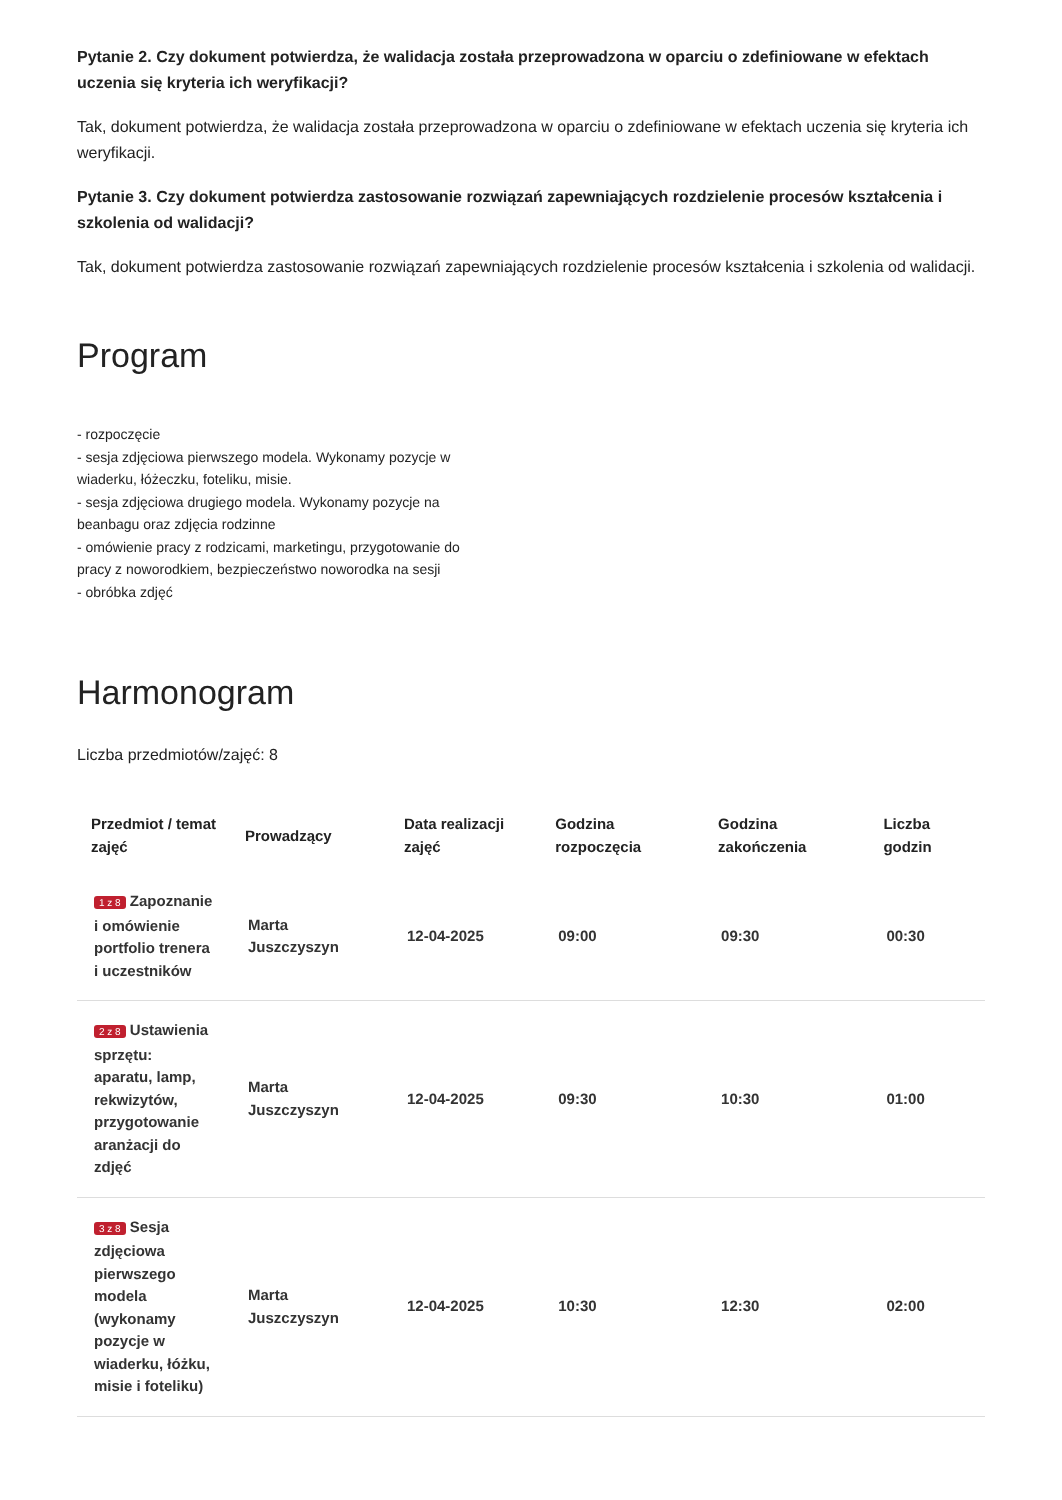Pytanie 2. Czy dokument potwierdza, że walidacja została przeprowadzona w oparciu o zdefiniowane w efektach uczenia się kryteria ich weryfikacji?
Tak, dokument potwierdza, że walidacja została przeprowadzona w oparciu o zdefiniowane w efektach uczenia się kryteria ich weryfikacji.
Pytanie 3. Czy dokument potwierdza zastosowanie rozwiązań zapewniających rozdzielenie procesów kształcenia i szkolenia od walidacji?
Tak, dokument potwierdza zastosowanie rozwiązań zapewniających rozdzielenie procesów kształcenia i szkolenia od walidacji.
Program
- rozpoczęcie
- sesja zdjęciowa pierwszego modela. Wykonamy pozycje w wiaderku, łóżeczku, foteliku, misie.
- sesja zdjęciowa drugiego modela. Wykonamy pozycje na beanbagu oraz zdjęcia rodzinne
- omówienie pracy z rodzicami, marketingu, przygotowanie do pracy z noworodkiem, bezpieczeństwo noworodka na sesji
- obróbka zdjęć
Harmonogram
Liczba przedmiotów/zajęć: 8
| Przedmiot / temat zajęć | Prowadzący | Data realizacji zajęć | Godzina rozpoczęcia | Godzina zakończenia | Liczba godzin |
| --- | --- | --- | --- | --- | --- |
| 1 z 8 Zapoznanie i omówienie portfolio trenera i uczestników | Marta Juszczyszyn | 12-04-2025 | 09:00 | 09:30 | 00:30 |
| 2 z 8 Ustawienia sprzętu: aparatu, lamp, rekwizytów, przygotowanie aranżacji do zdjęć | Marta Juszczyszyn | 12-04-2025 | 09:30 | 10:30 | 01:00 |
| 3 z 8 Sesja zdjęciowa pierwszego modela (wykonamy pozycje w wiaderku, łóżku, misie i foteliku) | Marta Juszczyszyn | 12-04-2025 | 10:30 | 12:30 | 02:00 |